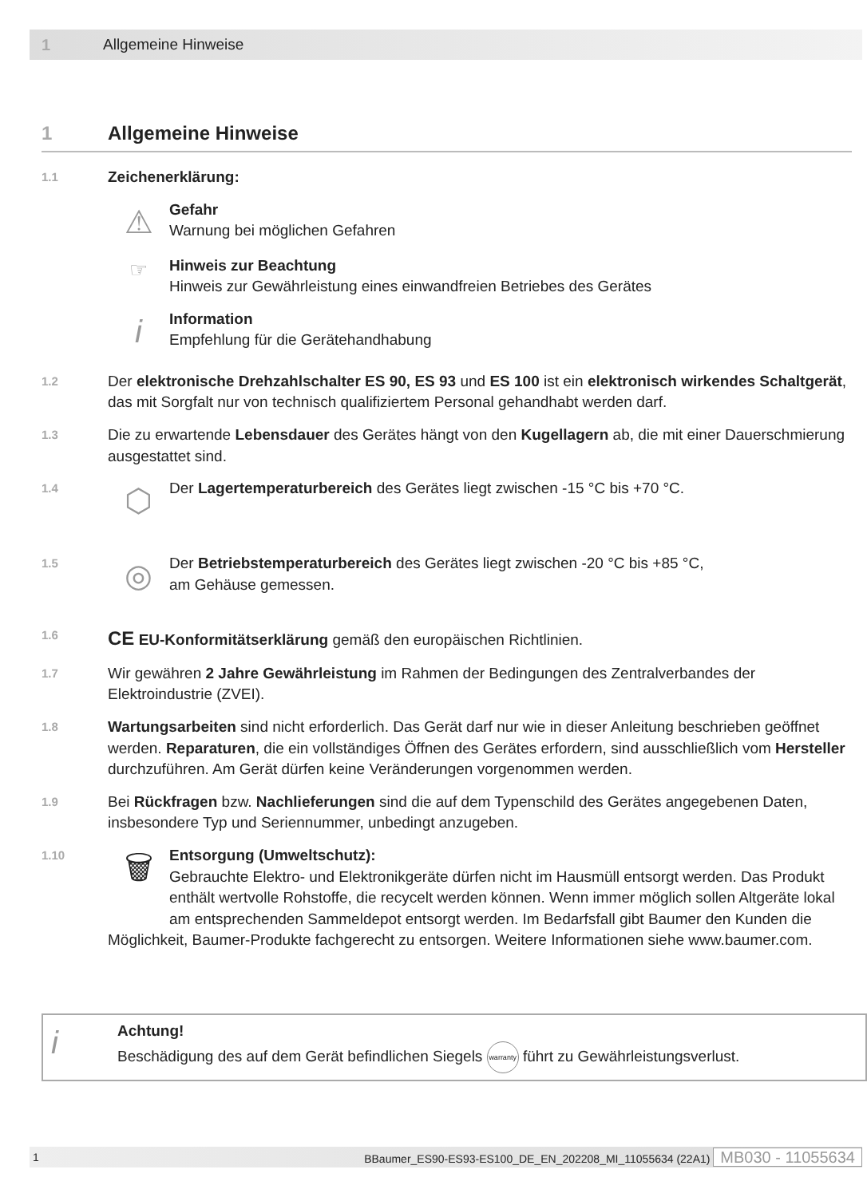1 Allgemeine Hinweise
1 Allgemeine Hinweise
1.1
Zeichenerklärung:
⚠
Gefahr
Warnung bei möglichen Gefahren
☞
Hinweis zur Beachtung
Hinweis zur Gewährleistung eines einwandfreien Betriebes des Gerätes
i
Information
Empfehlung für die Gerätehandhabung
1.2
Der elektronische Drehzahlschalter ES 90, ES 93 und ES 100 ist ein elektronisch wirkendes Schaltgerät, das mit Sorgfalt nur von technisch qualifiziertem Personal gehandhabt werden darf.
1.3
Die zu erwartende Lebensdauer des Gerätes hängt von den Kugellagern ab, die mit einer Dauerschmierung ausgestattet sind.
1.4
⬡
Der Lagertemperaturbereich des Gerätes liegt zwischen -15 °C bis +70 °C.
1.5
◎
Der Betriebstemperaturbereich des Gerätes liegt zwischen -20 °C bis +85 °C,
am Gehäuse gemessen.
1.6
CE EU-Konformitätserklärung gemäß den europäischen Richtlinien.
1.7
Wir gewähren 2 Jahre Gewährleistung im Rahmen der Bedingungen des Zentralverbandes der Elektroindustrie (ZVEI).
1.8
Wartungsarbeiten sind nicht erforderlich. Das Gerät darf nur wie in dieser Anleitung beschrieben geöffnet werden. Reparaturen, die ein vollständiges Öffnen des Gerätes erfordern, sind ausschließlich vom Hersteller durchzuführen. Am Gerät dürfen keine Veränderungen vorgenommen werden.
1.9
Bei Rückfragen bzw. Nachlieferungen sind die auf dem Typenschild des Gerätes angegebenen Daten, insbesondere Typ und Seriennummer, unbedingt anzugeben.
1.10
🗑 Entsorgung (Umweltschutz):
Gebrauchte Elektro- und Elektronikgeräte dürfen nicht im Hausmüll entsorgt werden. Das Produkt enthält wertvolle Rohstoffe, die recycelt werden können. Wenn immer möglich sollen Altgeräte lokal am entsprechenden Sammeldepot entsorgt werden. Im Bedarfsfall gibt Baumer den Kunden die Möglichkeit, Baumer-Produkte fachgerecht zu entsorgen. Weitere Informationen siehe www.baumer.com.
i
Achtung!
Beschädigung des auf dem Gerät befindlichen Siegels warranty führt zu Gewährleistungsverlust.
1 BBaumer_ES90-ES93-ES100_DE_EN_202208_MI_11055634 (22A1) MB030 - 11055634